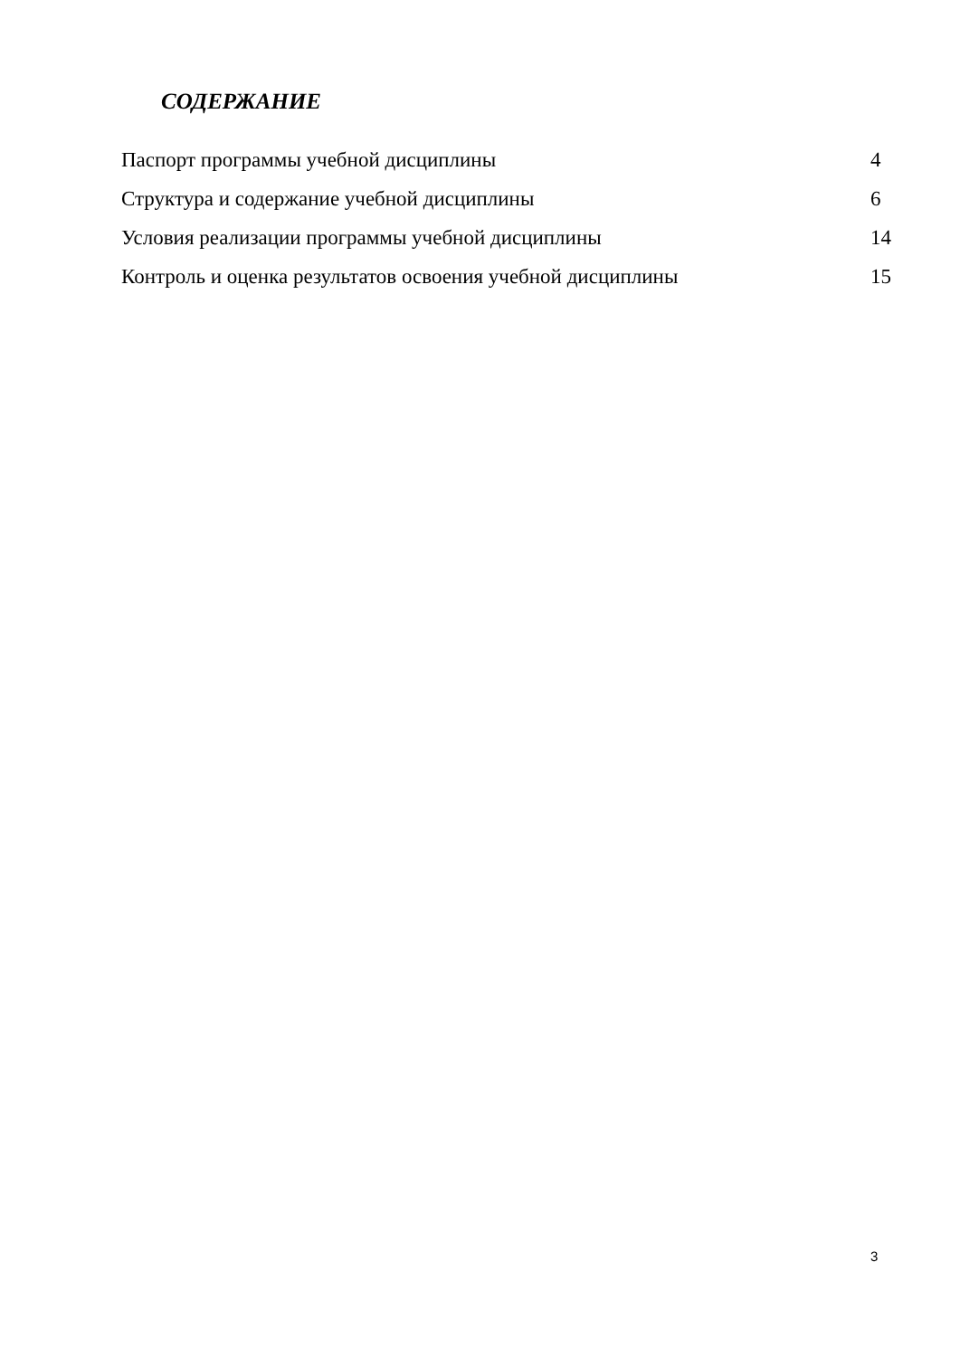СОДЕРЖАНИЕ
| Паспорт программы учебной дисциплины | 4 |
| Структура и содержание учебной дисциплины | 6 |
| Условия реализации программы учебной дисциплины | 14 |
| Контроль и оценка результатов освоения учебной дисциплины | 15 |
3